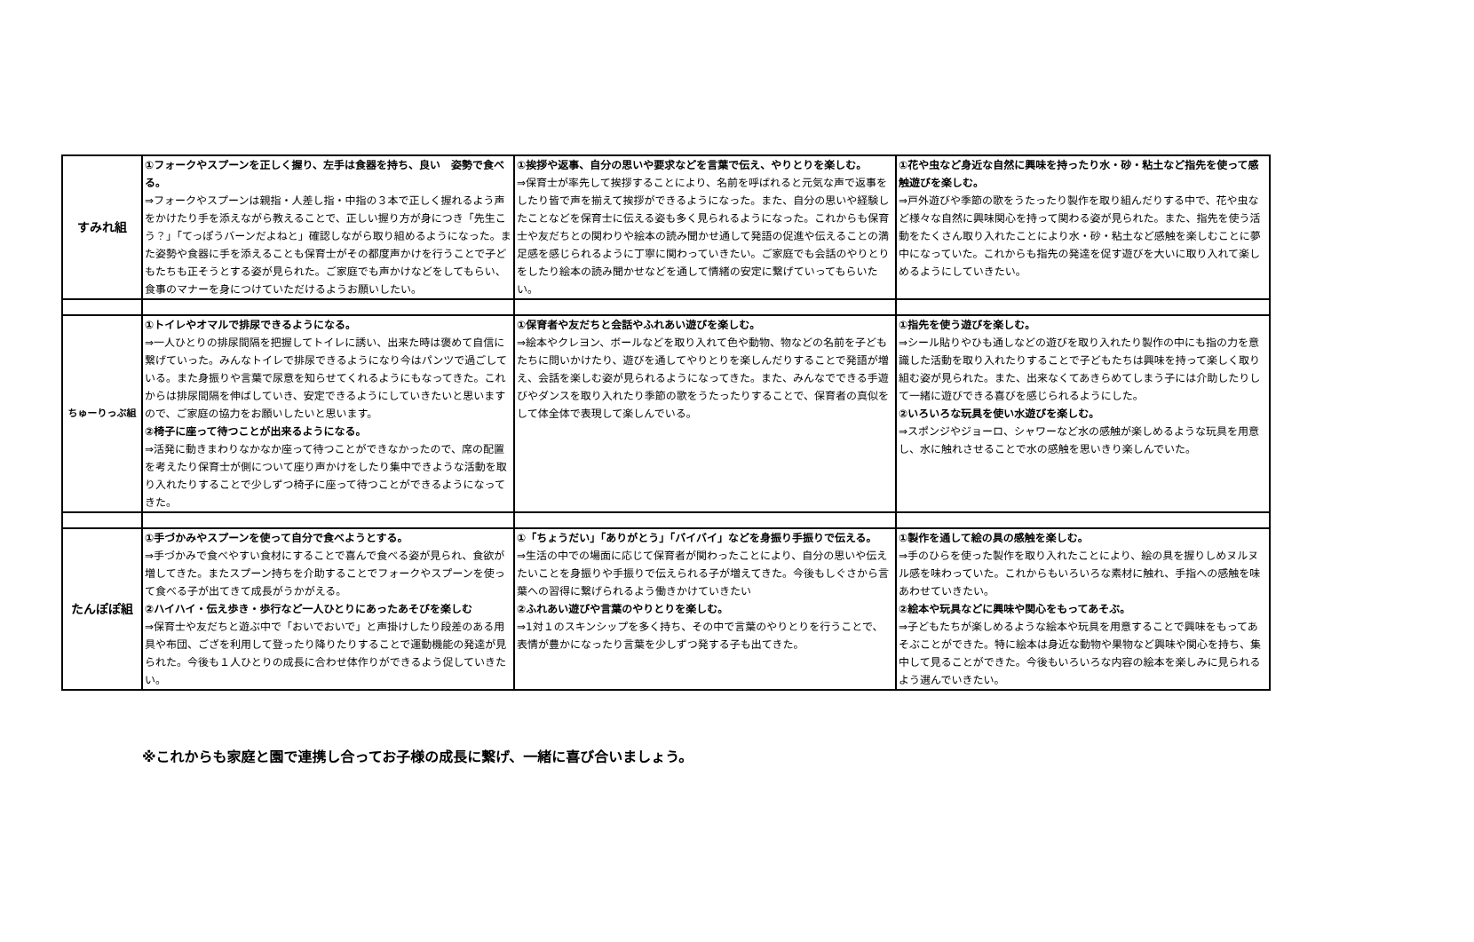| すみれ組 | ①フォークやスプーンを正しく握り、左手は食器を持ち、良い 姿勢で食べる。 ⇒フォークやスプーンは親指・人差し指・中指の３本で正しく握れるよう声をかけたり手を添えながら教えることで、正しい握り方が身につき「先生こう？」「てっぽうバーンだよねと」確認しながら取り組めるようになった。また姿勢や食器に手を添えることも保育士がその都度声かけを行うことで子どもたちも正そうとする姿が見られた。ご家庭でも声かけなどをしてもらい、食事のマナーを身につけていただけるようお願いしたい。 | ①挨拶や返事、自分の思いや要求などを言葉で伝え、やりとりを楽しむ。 ⇒保育士が率先して挨拶することにより、名前を呼ばれると元気な声で返事をしたり皆で声を揃えて挨拶ができるようになった。また、自分の思いや経験したことなどを保育士に伝える姿も多く見られるようになった。これからも保育士や友だちとの関わりや絵本の読み聞かせ通して発語の促進や伝えることの満足感を感じられるように丁寧に関わっていきたい。ご家庭でも会話のやりとりをしたり絵本の読み聞かせなどを通して情緒の安定に繋げていってもらいたい。 | ①花や虫など身近な自然に興味を持ったり水・砂・粘土など指先を使って感触遊びを楽しむ。 ⇒戸外遊びや季節の歌をうたったり製作を取り組んだりする中で、花や虫など様々な自然に興味関心を持って関わる姿が見られた。また、指先を使う活動をたくさん取り入れたことにより水・砂・粘土など感触を楽しむことに夢中になっていた。これからも指先の発達を促す遊びを大いに取り入れて楽しめるようにしていきたい。 |
| ちゅーりっぷ組 | ①トイレやオマルで排尿できるようになる。 ⇒一人ひとりの排尿間隔を把握してトイレに誘い、出来た時は褒めて自信に繋げていった。みんなトイレで排尿できるようになり今はパンツで過ごしている。また身振りや言葉で尿意を知らせてくれるようにもなってきた。これからは排尿間隔を伸ばしていき、安定できるようにしていきたいと思いますので、ご家庭の協力をお願いしたいと思います。 ②椅子に座って待つことが出来るようになる。 ⇒活発に動きまわりなかなか座って待つことができなかったので、席の配置を考えたり保育士が側について座り声かけをしたり集中できような活動を取り入れたりすることで少しずつ椅子に座って待つことができるようになってきた。 | ①保育者や友だちと会話やふれあい遊びを楽しむ。 ⇒絵本やクレヨン、ボールなどを取り入れて色や動物、物などの名前を子どもたちに問いかけたり、遊びを通してやりとりを楽しんだりすることで発語が増え、会話を楽しむ姿が見られるようになってきた。また、みんなでできる手遊びやダンスを取り入れたり季節の歌をうたったりすることで、保育者の真似をして体全体で表現して楽しんでいる。 | ①指先を使う遊びを楽しむ。 ⇒シール貼りやひも通しなどの遊びを取り入れたり製作の中にも指の力を意識した活動を取り入れたりすることで子どもたちは興味を持って楽しく取り組む姿が見られた。また、出来なくてあきらめてしまう子には介助したりして一緒に遊びできる喜びを感じられるようにした。 ②いろいろな玩具を使い水遊びを楽しむ。 ⇒スポンジやジョーロ、シャワーなど水の感触が楽しめるような玩具を用意し、水に触れさせることで水の感触を思いきり楽しんでいた。 |
| たんぽぽ組 | ①手づかみやスプーンを使って自分で食べようとする。 ⇒手づかみで食べやすい食材にすることで喜んで食べる姿が見られ、食欲が増してきた。またスプーン持ちを介助することでフォークやスプーンを使って食べる子が出てきて成長がうかがえる。 ②ハイハイ・伝え歩き・歩行など一人ひとりにあったあそびを楽しむ ⇒保育士や友だちと遊ぶ中で「おいでおいで」と声掛けしたり段差のある用具や布団、ござを利用して登ったり降りたりすることで運動機能の発達が見られた。今後も１人ひとりの成長に合わせ体作りができるよう促していきたい。 | ①「ちょうだい」「ありがとう」「バイバイ」などを身振り手振りで伝える。 ⇒生活の中での場面に応じて保育者が関わったことにより、自分の思いや伝えたいことを身振りや手振りで伝えられる子が増えてきた。今後もしぐさから言葉への習得に繋げられるよう働きかけていきたい ②ふれあい遊びや言葉のやりとりを楽しむ。 ⇒1対１のスキンシップを多く持ち、その中で言葉のやりとりを行うことで、表情が豊かになったり言葉を少しずつ発する子も出てきた。 | ①製作を通して絵の具の感触を楽しむ。 ⇒手のひらを使った製作を取り入れたことにより、絵の具を握りしめヌルヌル感を味わっていた。これからもいろいろな素材に触れ、手指への感触を味あわせていきたい。 ②絵本や玩具などに興味や関心をもってあそぶ。 ⇒子どもたちが楽しめるような絵本や玩具を用意することで興味をもってあそぶことができた。特に絵本は身近な動物や果物など興味や関心を持ち、集中して見ることができた。今後もいろいろな内容の絵本を楽しみに見られるよう選んでいきたい。 |
※これからも家庭と園で連携し合ってお子様の成長に繋げ、一緒に喜び合いましょう。